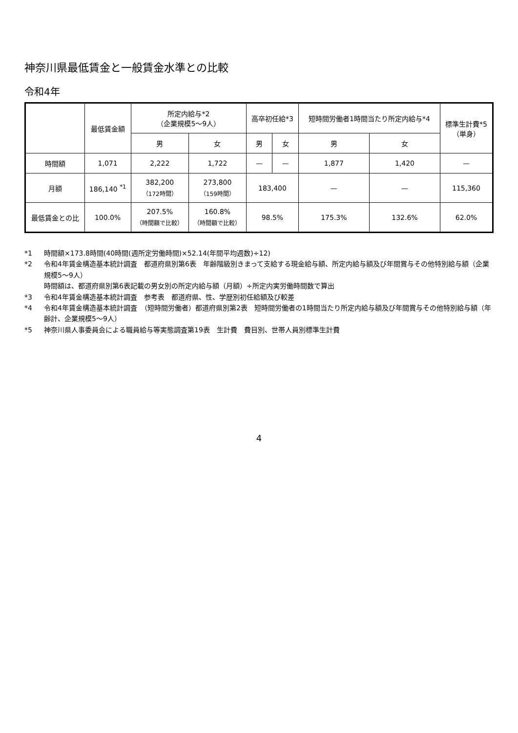神奈川県最低賃金と一般賃金水準との比較
令和4年
| | 最低賃金額 | 所定内給与*2 （企業規模5～9人） | | 高卒初任給*3 | | 短時間労働者1時間当たり所定内給与*4 | | 標準生計費*5 （単身） |
| --- | --- | --- | --- | --- | --- | --- | --- | --- |
| | | 男 | 女 | 男 | 女 | 男 | 女 | |
| 時間額 | 1,071 | 2,222 | 1,722 | — | — | 1,877 | 1,420 | — |
| 月額 | 186,140 <sup>*1</sup> | 382,200 （172時間） | 273,800 （159時間） | 183,400 | | — | — | 115,360 |
| 最低賃金との比 | 100.0% | 207.5% （時間額で比較） | 160.8% （時間額で比較） | 98.5% | | 175.3% | 132.6% | 62.0% |
*1 時間額×173.8時間(40時間(週所定労働時間)×52.14(年間平均週数)÷12)
*2 令和4年賃金構造基本統計調査　都道府県別第6表　年齢階級別きまって支給する現金給与額、所定内給与額及び年間賞与その他特別給与額（企業規模5～9人）
時間額は、都道府県別第6表記載の男女別の所定内給与額（月額）÷所定内実労働時間数で算出
*3 令和4年賃金構造基本統計調査　参考表　都道府県、性、学歴別初任給額及び較差
*4 令和4年賃金構造基本統計調査　（短時間労働者）都道府県別第2表　短時間労働者の1時間当たり所定内給与額及び年間賞与その他特別給与額（年齢計、企業規模5～9人）
*5 神奈川県人事委員会による職員給与等実態調査第19表　生計費　費目別、世帯人員別標準生計費
4